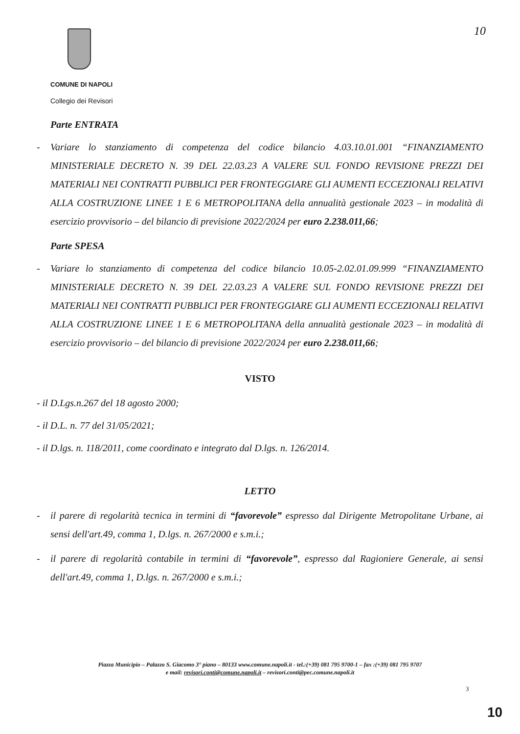COMUNE DI NAPOLI
Collegio dei Revisori
10
Parte ENTRATA
- Variare lo stanziamento di competenza del codice bilancio 4.03.10.01.001 “FINANZIAMENTO MINISTERIALE DECRETO N. 39 DEL 22.03.23 A VALERE SUL FONDO REVISIONE PREZZI DEI MATERIALI NEI CONTRATTI PUBBLICI PER FRONTEGGIARE GLI AUMENTI ECCEZIONALI RELATIVI ALLA COSTRUZIONE LINEE 1 E 6 METROPOLITANA della annualità gestionale 2023 – in modalità di esercizio provvisorio – del bilancio di previsione 2022/2024 per euro 2.238.011,66;
Parte SPESA
- Variare lo stanziamento di competenza del codice bilancio 10.05-2.02.01.09.999 “FINANZIAMENTO MINISTERIALE DECRETO N. 39 DEL 22.03.23 A VALERE SUL FONDO REVISIONE PREZZI DEI MATERIALI NEI CONTRATTI PUBBLICI PER FRONTEGGIARE GLI AUMENTI ECCEZIONALI RELATIVI ALLA COSTRUZIONE LINEE 1 E 6 METROPOLITANA della annualità gestionale 2023 – in modalità di esercizio provvisorio – del bilancio di previsione 2022/2024 per euro 2.238.011,66;
VISTO
- il D.Lgs.n.267 del 18 agosto 2000;
- il D.L. n. 77 del 31/05/2021;
- il D.lgs. n. 118/2011, come coordinato e integrato dal D.lgs. n. 126/2014.
LETTO
- il parere di regolarità tecnica in termini di “favorevole” espresso dal Dirigente Metropolitane Urbane, ai sensi dell'art.49, comma 1, D.lgs. n. 267/2000 e s.m.i.;
- il parere di regolarità contabile in termini di “favorevole”, espresso dal Ragioniere Generale, ai sensi dell'art.49, comma 1, D.lgs. n. 267/2000 e s.m.i.;
Piazza Municipio – Palazzo S. Giacomo 3° piano – 80133 www.comune.napoli.it - tel.:(+39) 081 795 9700-1 – fax :(+39) 081 795 9707
e mail: revisori.conti@comune.napoli.it – revisori.conti@pec.comune.napoli.it
3
10